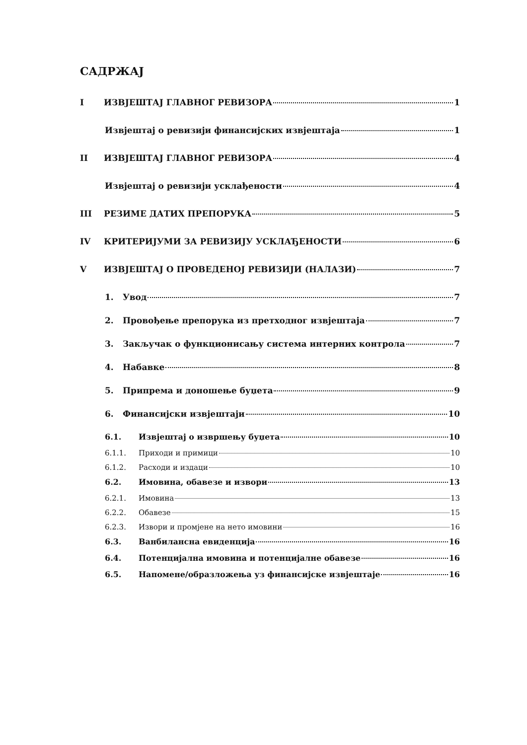САДРЖАЈ
I ИЗВЈЕШТАЈ ГЛАВНОГ РЕВИЗОРА 1
Извјештај о ревизији финансијских извјештаја 1
II ИЗВЈЕШТАЈ ГЛАВНОГ РЕВИЗОРА 4
Извјештај о ревизији усклађености 4
III РЕЗИМЕ ДАТИХ ПРЕПОРУКА 5
IV КРИТЕРИЈУМИ ЗА РЕВИЗИЈУ УСКЛАЂЕНОСТИ 6
V ИЗВЈЕШТАЈ О ПРОВЕДЕНОЈ РЕВИЗИЈИ (НАЛАЗИ) 7
1. Увод 7
2. Провођење препорука из претходног извјештаја 7
3. Закључак о функционисању система интерних контрола 7
4. Набавке 8
5. Припрема и доношење буџета 9
6. Финансијски извјештаји 10
6.1. Извјештај о извршењу буџета 10
6.1.1. Приходи и примици 10
6.1.2. Расходи и издаци 10
6.2. Имовина, обавезе и извори 13
6.2.1. Имовина 13
6.2.2. Обавезе 15
6.2.3. Извори и промјене на нето имовини 16
6.3. Ванбилансна евиденција 16
6.4. Потенцијална имовина и потенцијалне обавезе 16
6.5. Напомене/образложења уз финансијске извјештаје 16